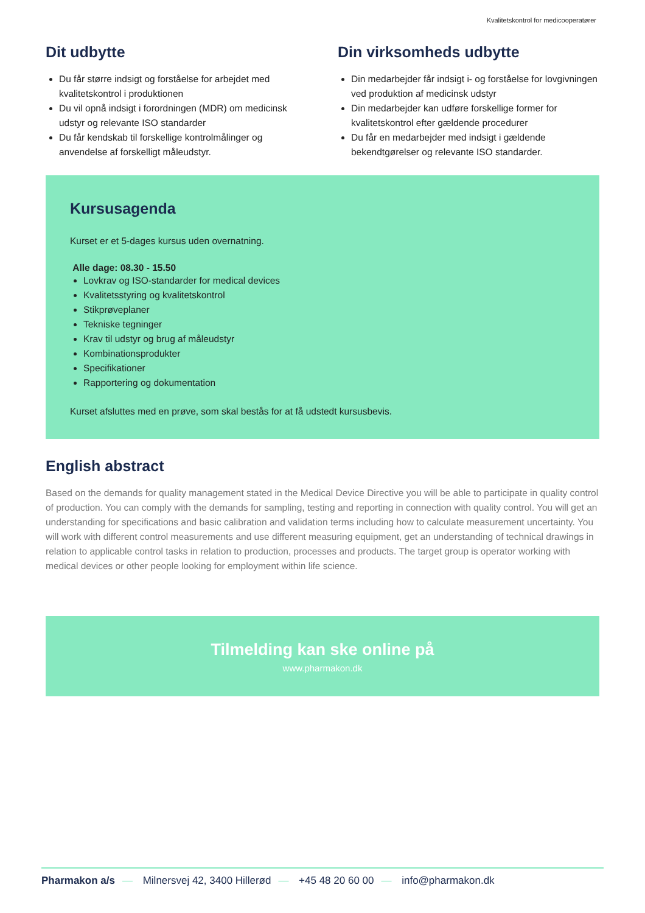Kvalitetskontrol for medicooperatører
Dit udbytte
Du får større indsigt og forståelse for arbejdet med kvalitetskontrol i produktionen
Du vil opnå indsigt i forordningen (MDR) om medicinsk udstyr og relevante ISO standarder
Du får kendskab til forskellige kontrolmålinger og anvendelse af forskelligt måleudstyr.
Din virksomheds udbytte
Din medarbejder får indsigt i- og forståelse for lovgivningen ved produktion af medicinsk udstyr
Din medarbejder kan udføre forskellige former for kvalitetskontrol efter gældende procedurer
Du får en medarbejder med indsigt i gældende bekendtgørelser og relevante ISO standarder.
Kursusagenda
Kurset er et 5-dages kursus uden overnatning.
Alle dage: 08.30 - 15.50
Lovkrav og ISO-standarder for medical devices
Kvalitetsstyring og kvalitetskontrol
Stikprøveplaner
Tekniske tegninger
Krav til udstyr og brug af måleudstyr
Kombinationsprodukter
Specifikationer
Rapportering og dokumentation
Kurset afsluttes med en prøve, som skal bestås for at få udstedt kursusbevis.
English abstract
Based on the demands for quality management stated in the Medical Device Directive you will be able to participate in quality control of production. You can comply with the demands for sampling, testing and reporting in connection with quality control. You will get an understanding for specifications and basic calibration and validation terms including how to calculate measurement uncertainty. You will work with different control measurements and use different measuring equipment, get an understanding of technical drawings in relation to applicable control tasks in relation to production, processes and products. The target group is operator working with medical devices or other people looking for employment within life science.
Tilmelding kan ske online på
www.pharmakon.dk
Pharmakon a/s — Milnersvej 42, 3400 Hillerød — +45 48 20 60 00 — info@pharmakon.dk